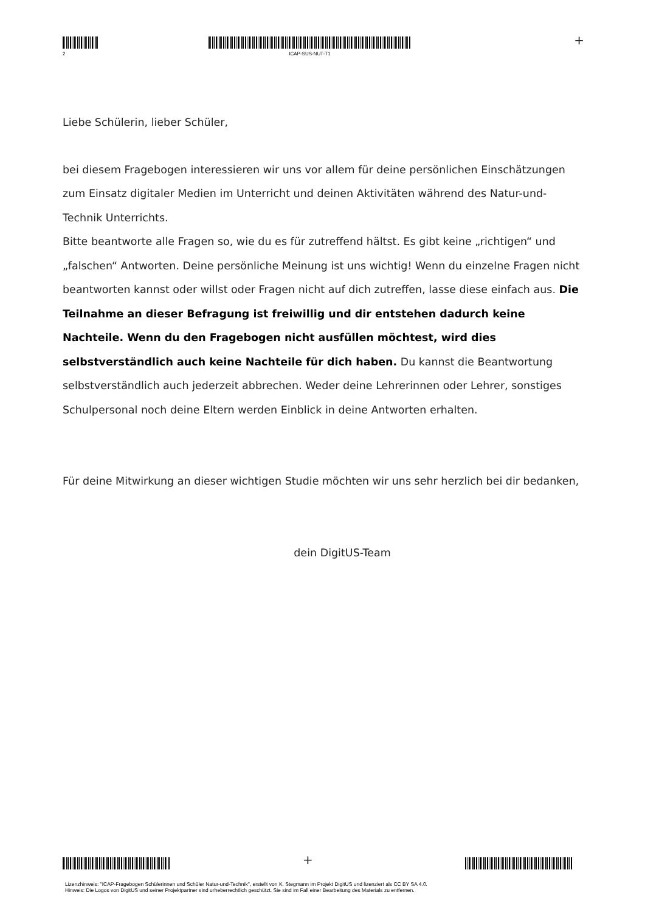2 ICAP-SUS-NUT-T1 +
Liebe Schülerin, lieber Schüler,
bei diesem Fragebogen interessieren wir uns vor allem für deine persönlichen Einschätzungen zum Einsatz digitaler Medien im Unterricht und deinen Aktivitäten während des Natur-und-Technik Unterrichts.
Bitte beantworte alle Fragen so, wie du es für zutreffend hältst. Es gibt keine „richtigen“ und „falschen“ Antworten. Deine persönliche Meinung ist uns wichtig! Wenn du einzelne Fragen nicht beantworten kannst oder willst oder Fragen nicht auf dich zutreffen, lasse diese einfach aus. Die Teilnahme an dieser Befragung ist freiwillig und dir entstehen dadurch keine Nachteile. Wenn du den Fragebogen nicht ausfüllen möchtest, wird dies selbstverständlich auch keine Nachteile für dich haben. Du kannst die Beantwortung selbstverständlich auch jederzeit abbrechen. Weder deine Lehrerinnen oder Lehrer, sonstiges Schulpersonal noch deine Eltern werden Einblick in deine Antworten erhalten.
Für deine Mitwirkung an dieser wichtigen Studie möchten wir uns sehr herzlich bei dir bedanken,
dein DigitUS-Team
+
Lizenzhinweis: "ICAP-Fragebogen Schülerinnen und Schüler Natur-und-Technik", erstellt von K. Stegmann im Projekt DigitUS und lizenziert als CC BY SA 4.0.
Hinweis: Die Logos von DigitUS und seiner Projektpartner sind urheberrechtlich geschützt. Sie sind im Fall einer Bearbeitung des Materials zu entfernen.